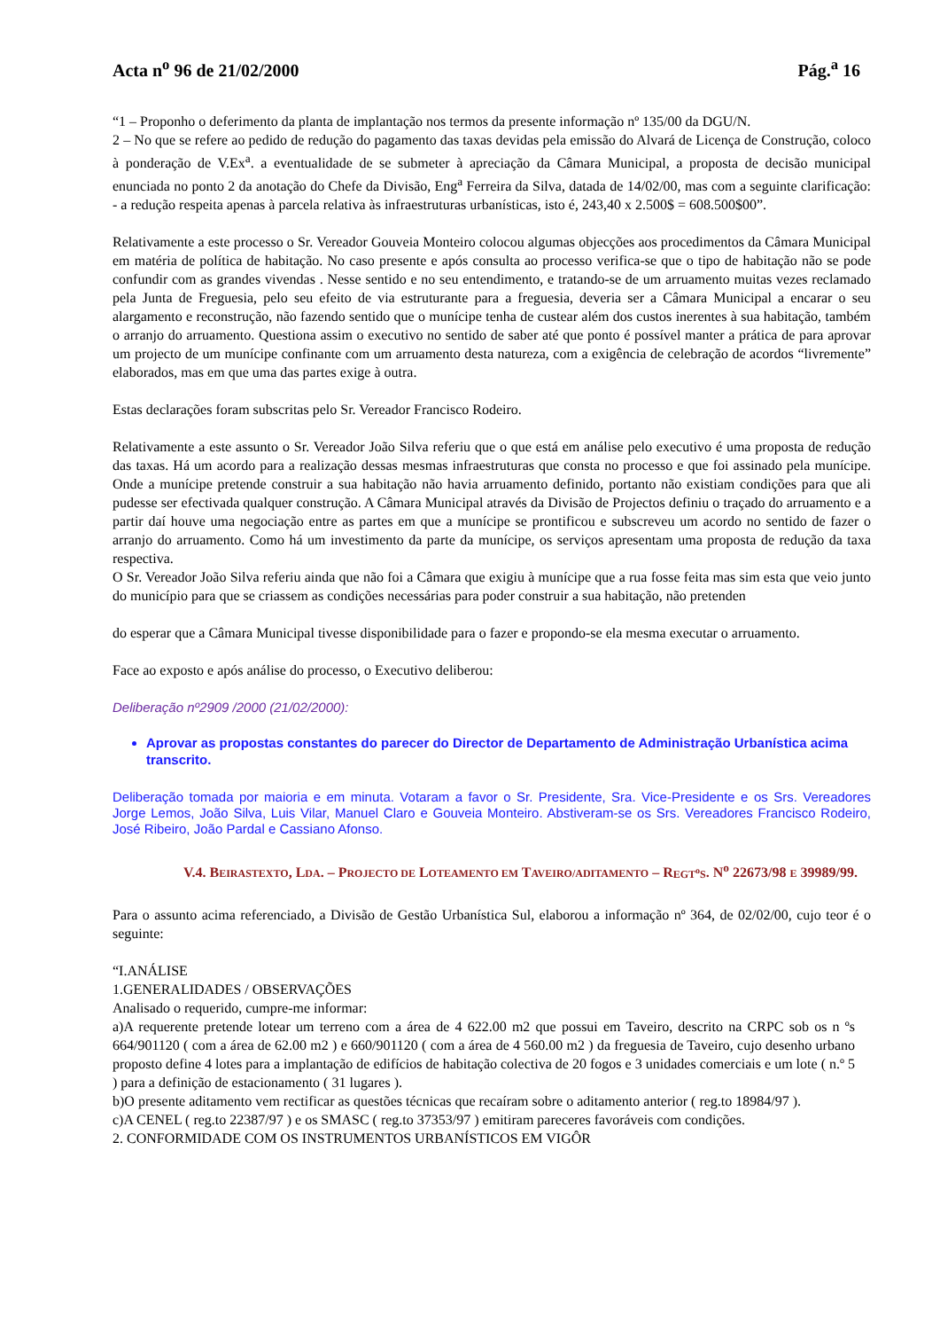Acta n<sup>o</sup> 96 de 21/02/2000 Pág.<sup>a</sup> 16
“1 – Proponho o deferimento da planta de implantação nos termos da presente informação nº 135/00 da DGU/N.
2 – No que se refere ao pedido de redução do pagamento das taxas devidas pela emissão do Alvará de Licença de Construção, coloco à ponderação de V.Ex<sup>a</sup>. a eventualidade de se submeter à apreciação da Câmara Municipal, a proposta de decisão municipal enunciada no ponto 2 da anotação do Chefe da Divisão, Eng<sup>a</sup> Ferreira da Silva, datada de 14/02/00, mas com a seguinte clarificação: - a redução respeita apenas à parcela relativa às infraestruturas urbanísticas, isto é, 243,40 x 2.500$ = 608.500$00”.
Relativamente a este processo o Sr. Vereador Gouveia Monteiro colocou algumas objecções aos procedimentos da Câmara Municipal em matéria de política de habitação. No caso presente e após consulta ao processo verifica-se que o tipo de habitação não se pode confundir com as grandes vivendas . Nesse sentido e no seu entendimento, e tratando-se de um arruamento muitas vezes reclamado pela Junta de Freguesia, pelo seu efeito de via estruturante para a freguesia, deveria ser a Câmara Municipal a encarar o seu alargamento e reconstrução, não fazendo sentido que o munícipe tenha de custear além dos custos inerentes à sua habitação, também o arranjo do arruamento. Questiona assim o executivo no sentido de saber até que ponto é possível manter a prática de para aprovar um projecto de um munícipe confinante com um arruamento desta natureza, com a exigência de celebração de acordos “livremente” elaborados, mas em que uma das partes exige à outra.
Estas declarações foram subscritas pelo Sr. Vereador Francisco Rodeiro.
Relativamente a este assunto o Sr. Vereador João Silva referiu que o que está em análise pelo executivo é uma proposta de redução das taxas. Há um acordo para a realização dessas mesmas infraestruturas que consta no processo e que foi assinado pela munícipe. Onde a munícipe pretende construir a sua habitação não havia arruamento definido, portanto não existiam condições para que ali pudesse ser efectivada qualquer construção. A Câmara Municipal através da Divisão de Projectos definiu o traçado do arruamento e a partir daí houve uma negociação entre as partes em que a munícipe se prontificou e subscreveu um acordo no sentido de fazer o arranjo do arruamento. Como há um investimento da parte da munícipe, os serviços apresentam uma proposta de redução da taxa respectiva.
O Sr. Vereador João Silva referiu ainda que não foi a Câmara que exigiu à munícipe que a rua fosse feita mas sim esta que veio junto do município para que se criassem as condições necessárias para poder construir a sua habitação, não pretenden
do esperar que a Câmara Municipal tivesse disponibilidade para o fazer e propondo-se ela mesma executar o arruamento.
Face ao exposto e após análise do processo, o Executivo deliberou:
Deliberação nº2909 /2000 (21/02/2000):
Aprovar as propostas constantes do parecer do Director de Departamento de Administração Urbanística acima transcrito.
Deliberação tomada por maioria e em minuta. Votaram a favor o Sr. Presidente, Sra. Vice-Presidente e os Srs. Vereadores Jorge Lemos, João Silva, Luis Vilar, Manuel Claro e Gouveia Monteiro. Abstiveram-se os Srs. Vereadores Francisco Rodeiro, José Ribeiro, João Pardal e Cassiano Afonso.
V.4. BEIRASTEXTO, LDA. – PROJECTO DE LOTEAMENTO EM TAVEIRO/ADITAMENTO – REGT<sup>o</sup>S. N<sup>o</sup> 22673/98 E 39989/99.
Para o assunto acima referenciado, a Divisão de Gestão Urbanística Sul, elaborou a informação nº 364, de 02/02/00, cujo teor é o seguinte:
“I.ANÁLISE
1.GENERALIDADES / OBSERVAÇÕES
Analisado o requerido, cumpre-me informar:
a)A requerente pretende lotear um terreno com a área de 4 622.00 m2 que possui em Taveiro, descrito na CRPC sob os n ºs 664/901120 ( com a área de 62.00 m2 ) e 660/901120 ( com a área de 4 560.00 m2 ) da freguesia de Taveiro, cujo desenho urbano proposto define 4 lotes para a implantação de edifícios de habitação colectiva de 20 fogos e 3 unidades comerciais e um lote ( n.º 5 ) para a definição de estacionamento ( 31 lugares ).
b)O presente aditamento vem rectificar as questões técnicas que recaíram sobre o aditamento anterior ( reg.to 18984/97 ).
c)A CENEL ( reg.to 22387/97 ) e os SMASC ( reg.to 37353/97 ) emitiram pareceres favoráveis com condições.
2. CONFORMIDADE COM OS INSTRUMENTOS URBANÍSTICOS EM VIGÔR